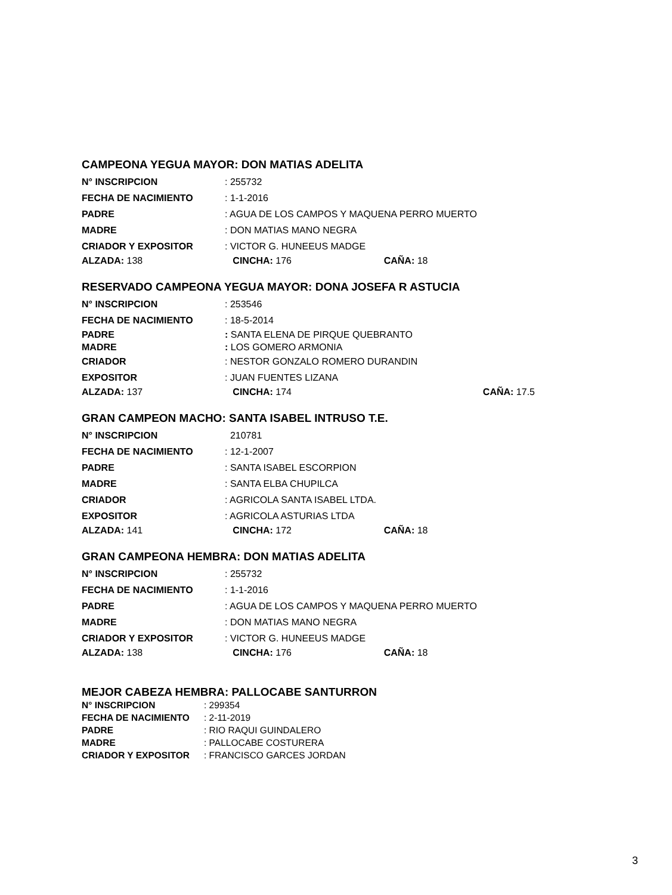CAMPEONA YEGUA MAYOR: DON MATIAS ADELITA
N° INSCRIPCION: 255732
FECHA DE NACIMIENTO: 1-1-2016
PADRE: AGUA DE LOS CAMPOS Y MAQUENA PERRO MUERTO
MADRE: DON MATIAS MANO NEGRA
CRIADOR Y EXPOSITOR: VICTOR G. HUNEEUS MADGE
ALZADA: 138 CINCHA: 176 CAÑA: 18
RESERVADO CAMPEONA YEGUA MAYOR: DONA JOSEFA R ASTUCIA
N° INSCRIPCION: 253546
FECHA DE NACIMIENTO: 18-5-2014
PADRE: SANTA ELENA DE PIRQUE QUEBRANTO
MADRE: LOS GOMERO ARMONIA
CRIADOR: NESTOR GONZALO ROMERO DURANDIN
EXPOSITOR: JUAN FUENTES LIZANA
ALZADA: 137 CINCHA: 174 CAÑA: 17.5
GRAN CAMPEON MACHO: SANTA ISABEL INTRUSO T.E.
N° INSCRIPCION 210781
FECHA DE NACIMIENTO: 12-1-2007
PADRE: SANTA ISABEL ESCORPION
MADRE: SANTA ELBA CHUPILCA
CRIADOR: AGRICOLA SANTA ISABEL LTDA.
EXPOSITOR: AGRICOLA ASTURIAS LTDA
ALZADA: 141 CINCHA: 172 CAÑA: 18
GRAN CAMPEONA HEMBRA: DON MATIAS ADELITA
N° INSCRIPCION: 255732
FECHA DE NACIMIENTO: 1-1-2016
PADRE: AGUA DE LOS CAMPOS Y MAQUENA PERRO MUERTO
MADRE: DON MATIAS MANO NEGRA
CRIADOR Y EXPOSITOR: VICTOR G. HUNEEUS MADGE
ALZADA: 138 CINCHA: 176 CAÑA: 18
MEJOR CABEZA HEMBRA: PALLOCABE SANTURRON
N° INSCRIPCION: 299354
FECHA DE NACIMIENTO: 2-11-2019
PADRE: RIO RAQUI GUINDALERO
MADRE: PALLOCABE COSTURERA
CRIADOR Y EXPOSITOR: FRANCISCO GARCES JORDAN
3